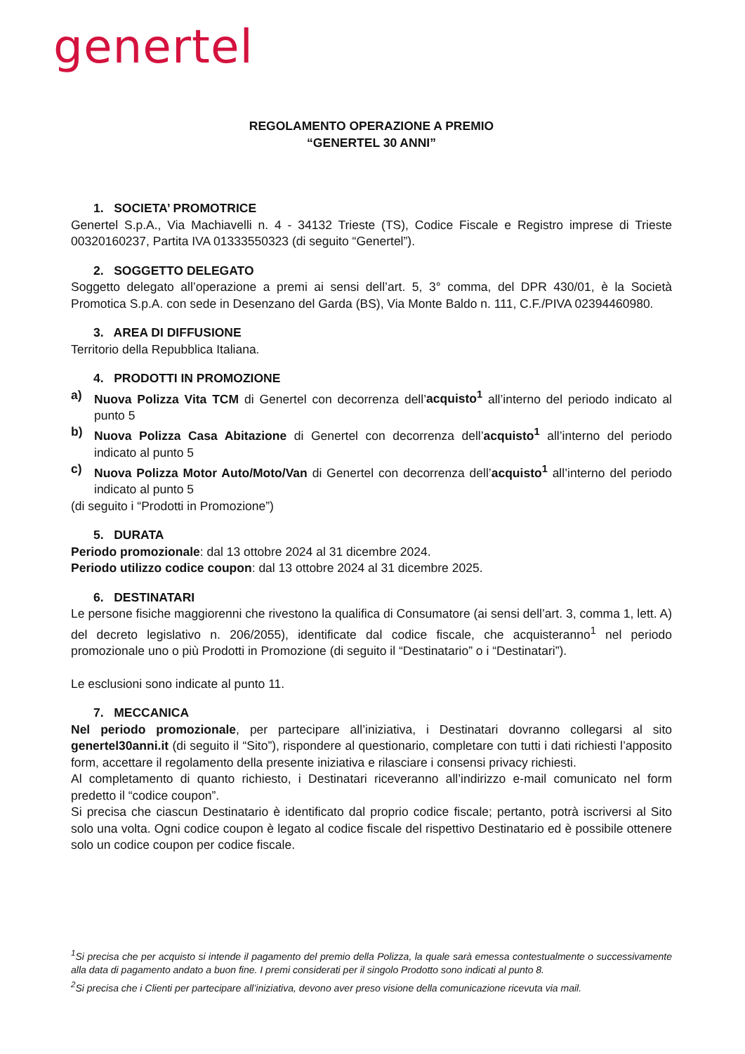genertel
REGOLAMENTO OPERAZIONE A PREMIO
“GENERTEL 30 ANNI”
1. SOCIETA’ PROMOTRICE
Genertel S.p.A., Via Machiavelli n. 4 - 34132 Trieste (TS), Codice Fiscale e Registro imprese di Trieste 00320160237, Partita IVA 01333550323 (di seguito “Genertel”).
2. SOGGETTO DELEGATO
Soggetto delegato all’operazione a premi ai sensi dell’art. 5, 3° comma, del DPR 430/01, è la Società Promotica S.p.A. con sede in Desenzano del Garda (BS), Via Monte Baldo n. 111, C.F./PIVA 02394460980.
3. AREA DI DIFFUSIONE
Territorio della Repubblica Italiana.
4. PRODOTTI IN PROMOZIONE
a) Nuova Polizza Vita TCM di Genertel con decorrenza dell’acquisto<sup>1</sup> all’interno del periodo indicato al punto 5
b) Nuova Polizza Casa Abitazione di Genertel con decorrenza dell’acquisto<sup>1</sup> all’interno del periodo indicato al punto 5
c) Nuova Polizza Motor Auto/Moto/Van di Genertel con decorrenza dell’acquisto<sup>1</sup> all’interno del periodo indicato al punto 5
(di seguito i “Prodotti in Promozione”)
5. DURATA
Periodo promozionale: dal 13 ottobre 2024 al 31 dicembre 2024.
Periodo utilizzo codice coupon: dal 13 ottobre 2024 al 31 dicembre 2025.
6. DESTINATARI
Le persone fisiche maggiorenni che rivestono la qualifica di Consumatore (ai sensi dell’art. 3, comma 1, lett. A) del decreto legislativo n. 206/2055), identificate dal codice fiscale, che acquisteranno<sup>1</sup> nel periodo promozionale uno o più Prodotti in Promozione (di seguito il “Destinatario” o i “Destinatari”).
Le esclusioni sono indicate al punto 11.
7. MECCANICA
Nel periodo promozionale, per partecipare all’iniziativa, i Destinatari dovranno collegarsi al sito genertel30anni.it (di seguito il “Sito”), rispondere al questionario, completare con tutti i dati richiesti l’apposito form, accettare il regolamento della presente iniziativa e rilasciare i consensi privacy richiesti.
Al completamento di quanto richiesto, i Destinatari riceveranno all’indirizzo e-mail comunicato nel form predetto il “codice coupon”.
Si precisa che ciascun Destinatario è identificato dal proprio codice fiscale; pertanto, potrà iscriversi al Sito solo una volta. Ogni codice coupon è legato al codice fiscale del rispettivo Destinatario ed è possibile ottenere solo un codice coupon per codice fiscale.
<sup>1</sup> Si precisa che per acquisto si intende il pagamento del premio della Polizza, la quale sarà emessa contestualmente o successivamente alla data di pagamento andato a buon fine. I premi considerati per il singolo Prodotto sono indicati al punto 8.
<sup>2</sup> Si precisa che i Clienti per partecipare all’iniziativa, devono aver preso visione della comunicazione ricevuta via mail.